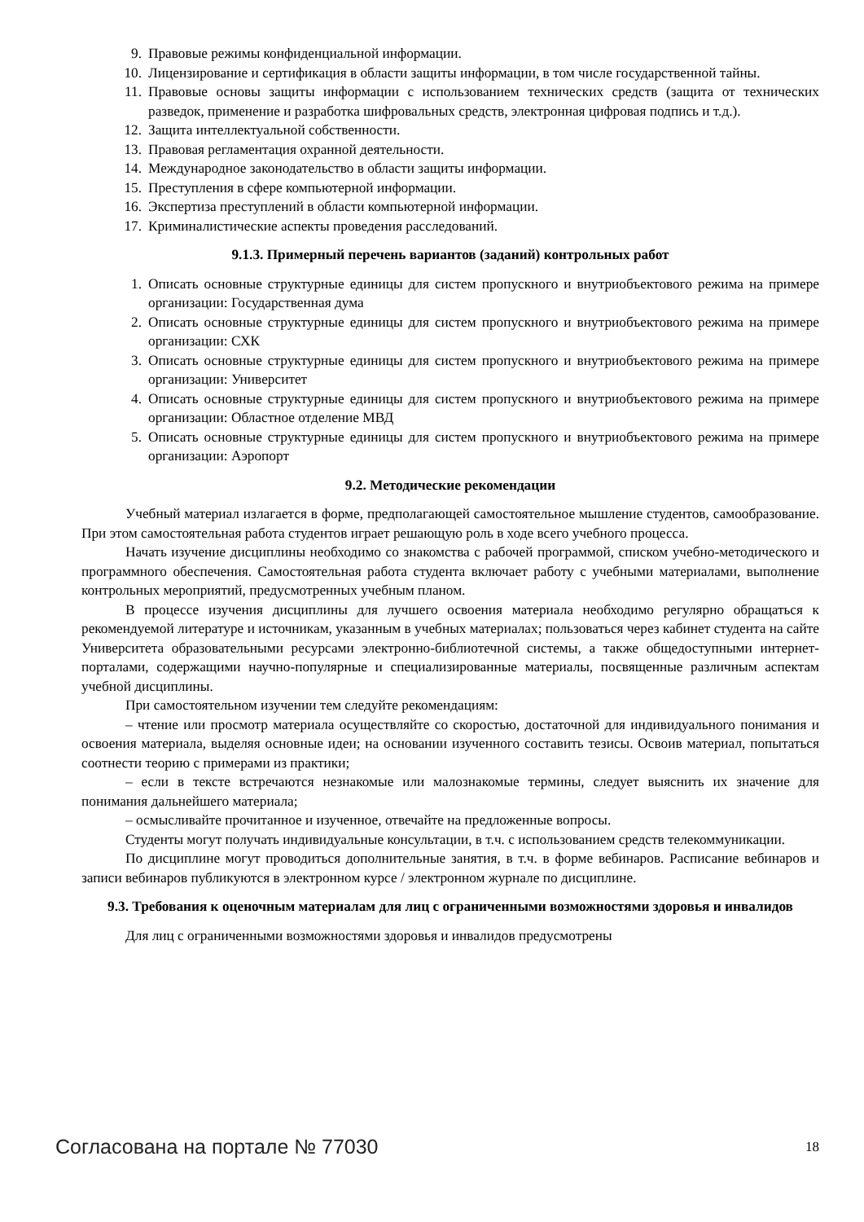9. Правовые режимы конфиденциальной информации.
10. Лицензирование и сертификация в области защиты информации, в том числе государственной тайны.
11. Правовые основы защиты информации с использованием технических средств (защита от технических разведок, применение и разработка шифровальных средств, электронная цифровая подпись и т.д.).
12. Защита интеллектуальной собственности.
13. Правовая регламентация охранной деятельности.
14. Международное законодательство в области защиты информации.
15. Преступления в сфере компьютерной информации.
16. Экспертиза преступлений в области компьютерной информации.
17. Криминалистические аспекты проведения расследований.
9.1.3. Примерный перечень вариантов (заданий) контрольных работ
1. Описать основные структурные единицы для систем пропускного и внутриобъектового режима на примере организации: Государственная дума
2. Описать основные структурные единицы для систем пропускного и внутриобъектового режима на примере организации: СХК
3. Описать основные структурные единицы для систем пропускного и внутриобъектового режима на примере организации: Университет
4. Описать основные структурные единицы для систем пропускного и внутриобъектового режима на примере организации: Областное отделение МВД
5. Описать основные структурные единицы для систем пропускного и внутриобъектового режима на примере организации: Аэропорт
9.2. Методические рекомендации
Учебный материал излагается в форме, предполагающей самостоятельное мышление студентов, самообразование. При этом самостоятельная работа студентов играет решающую роль в ходе всего учебного процесса.
Начать изучение дисциплины необходимо со знакомства с рабочей программой, списком учебно-методического и программного обеспечения. Самостоятельная работа студента включает работу с учебными материалами, выполнение контрольных мероприятий, предусмотренных учебным планом.
В процессе изучения дисциплины для лучшего освоения материала необходимо регулярно обращаться к рекомендуемой литературе и источникам, указанным в учебных материалах; пользоваться через кабинет студента на сайте Университета образовательными ресурсами электронно-библиотечной системы, а также общедоступными интернет-порталами, содержащими научно-популярные и специализированные материалы, посвященные различным аспектам учебной дисциплины.
При самостоятельном изучении тем следуйте рекомендациям:
– чтение или просмотр материала осуществляйте со скоростью, достаточной для индивидуального понимания и освоения материала, выделяя основные идеи; на основании изученного составить тезисы. Освоив материал, попытаться соотнести теорию с примерами из практики;
– если в тексте встречаются незнакомые или малознакомые термины, следует выяснить их значение для понимания дальнейшего материала;
– осмысливайте прочитанное и изученное, отвечайте на предложенные вопросы.
Студенты могут получать индивидуальные консультации, в т.ч. с использованием средств телекоммуникации.
По дисциплине могут проводиться дополнительные занятия, в т.ч. в форме вебинаров. Расписание вебинаров и записи вебинаров публикуются в электронном курсе / электронном журнале по дисциплине.
9.3. Требования к оценочным материалам для лиц с ограниченными возможностями здоровья и инвалидов
Для лиц с ограниченными возможностями здоровья и инвалидов предусмотрены
Согласована на портале № 77030 18